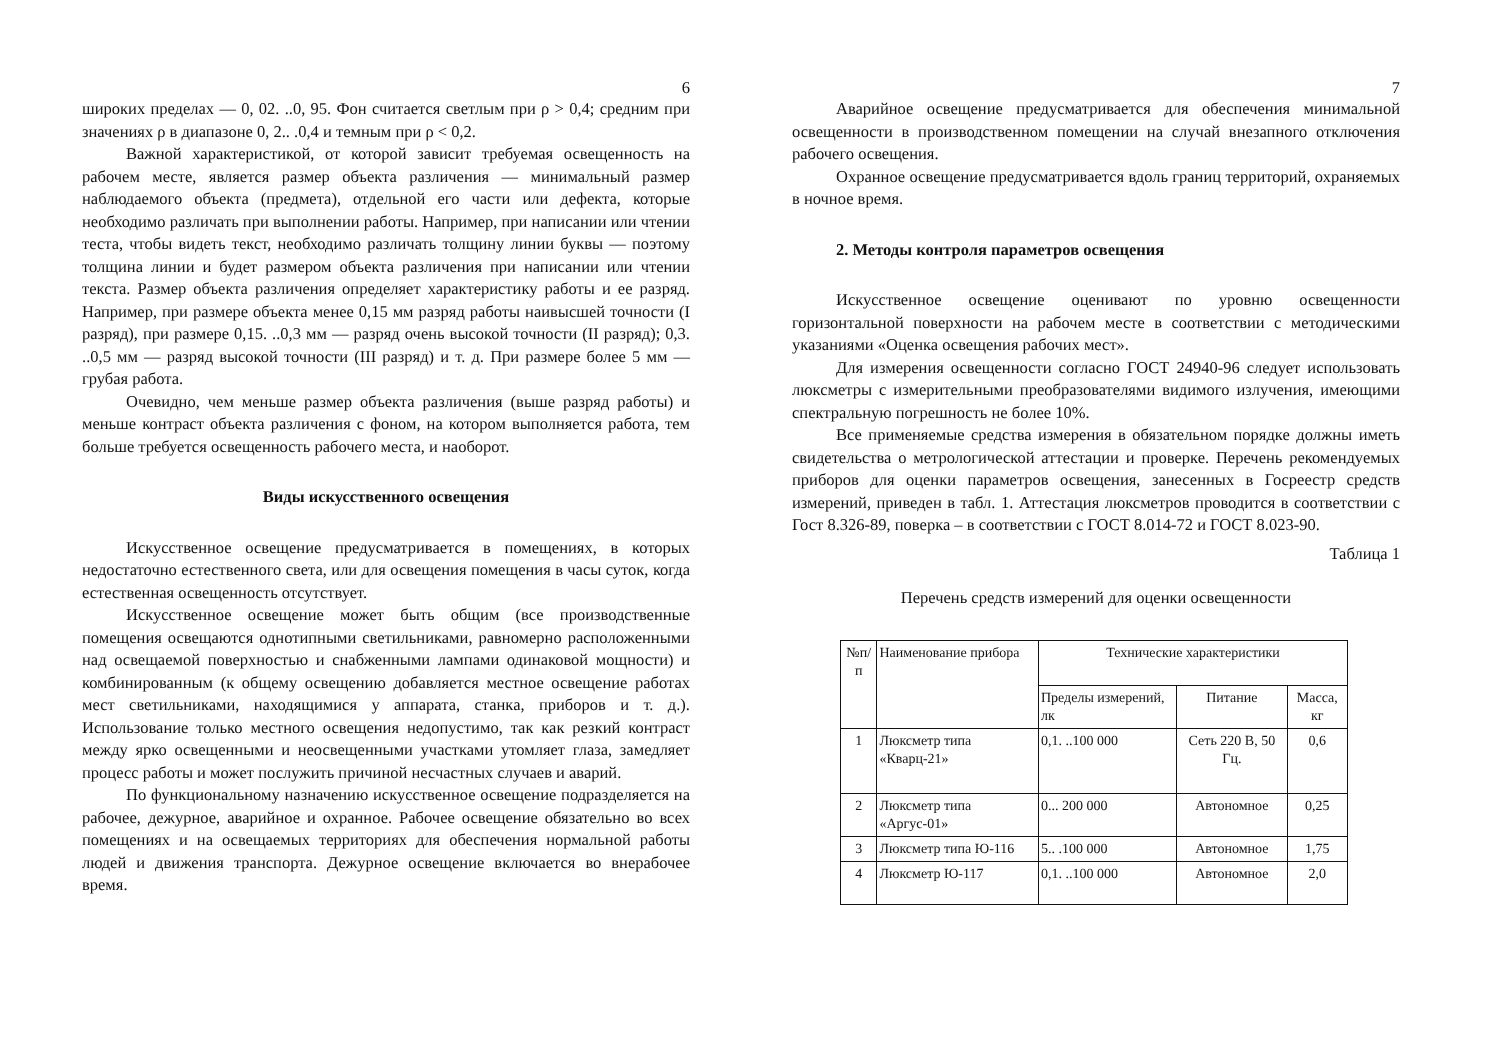6
широких пределах — 0, 02. ..0, 95. Фон считается светлым при ρ > 0,4; средним при значениях ρ в диапазоне 0, 2.. .0,4 и темным при ρ < 0,2.
Важной характеристикой, от которой зависит требуемая освещенность на рабочем месте, является размер объекта различения — минимальный размер наблюдаемого объекта (предмета), отдельной его части или дефекта, которые необходимо различать при выполнении работы. Например, при написании или чтении теста, чтобы видеть текст, необходимо различать толщину линии буквы — поэтому толщина линии и будет размером объекта различения при написании или чтении текста. Размер объекта различения определяет характеристику работы и ее разряд. Например, при размере объекта менее 0,15 мм разряд работы наивысшей точности (I разряд), при размере 0,15. ..0,3 мм — разряд очень высокой точности (II разряд); 0,3. ..0,5 мм — разряд высокой точности (III разряд) и т. д. При размере более 5 мм — грубая работа.
Очевидно, чем меньше размер объекта различения (выше разряд работы) и меньше контраст объекта различения с фоном, на котором выполняется работа, тем больше требуется освещенность рабочего места, и наоборот.
Виды искусственного освещения
Искусственное освещение предусматривается в помещениях, в которых недостаточно естественного света, или для освещения помещения в часы суток, когда естественная освещенность отсутствует.
Искусственное освещение может быть общим (все производственные помещения освещаются однотипными светильниками, равномерно расположенными над освещаемой поверхностью и снабженными лампами одинаковой мощности) и комбинированным (к общему освещению добавляется местное освещение работах мест светильниками, находящимися у аппарата, станка, приборов и т. д.). Использование только местного освещения недопустимо, так как резкий контраст между ярко освещенными и неосвещенными участками утомляет глаза, замедляет процесс работы и может послужить причиной несчастных случаев и аварий.
По функциональному назначению искусственное освещение подразделяется на рабочее, дежурное, аварийное и охранное. Рабочее освещение обязательно во всех помещениях и на освещаемых территориях для обеспечения нормальной работы людей и движения транспорта. Дежурное освещение включается во внерабочее время.
7
Аварийное освещение предусматривается для обеспечения минимальной освещенности в производственном помещении на случай внезапного отключения рабочего освещения.
Охранное освещение предусматривается вдоль границ территорий, охраняемых в ночное время.
2. Методы контроля параметров освещения
Искусственное освещение оценивают по уровню освещенности горизонтальной поверхности на рабочем месте в соответствии с методическими указаниями «Оценка освещения рабочих мест».
Для измерения освещенности согласно ГОСТ 24940-96 следует использовать люксметры с измерительными преобразователями видимого излучения, имеющими спектральную погрешность не более 10%.
Все применяемые средства измерения в обязательном порядке должны иметь свидетельства о метрологической аттестации и проверке. Перечень рекомендуемых приборов для оценки параметров освещения, занесенных в Госреестр средств измерений, приведен в табл. 1. Аттестация люксметров проводится в соответствии с Гост 8.326-89, поверка – в соответствии с ГОСТ 8.014-72 и ГОСТ 8.023-90.
Таблица 1
Перечень средств измерений для оценки освещенности
| №п/п | Наименование прибора | Технические характеристики | | |
| --- | --- | --- | --- | --- |
| | | Пределы измерений, лк | Питание | Масса, кг |
| 1 | Люксметр типа «Кварц-21» | 0,1. ..100 000 | Сеть 220 В, 50 Гц. | 0,6 |
| 2 | Люксметр типа «Аргус-01» | 0... 200 000 | Автономное | 0,25 |
| 3 | Люксметр типа Ю-116 | 5.. .100 000 | Автономное | 1,75 |
| 4 | Люксметр Ю-117 | 0,1. ..100 000 | Автономное | 2,0 |